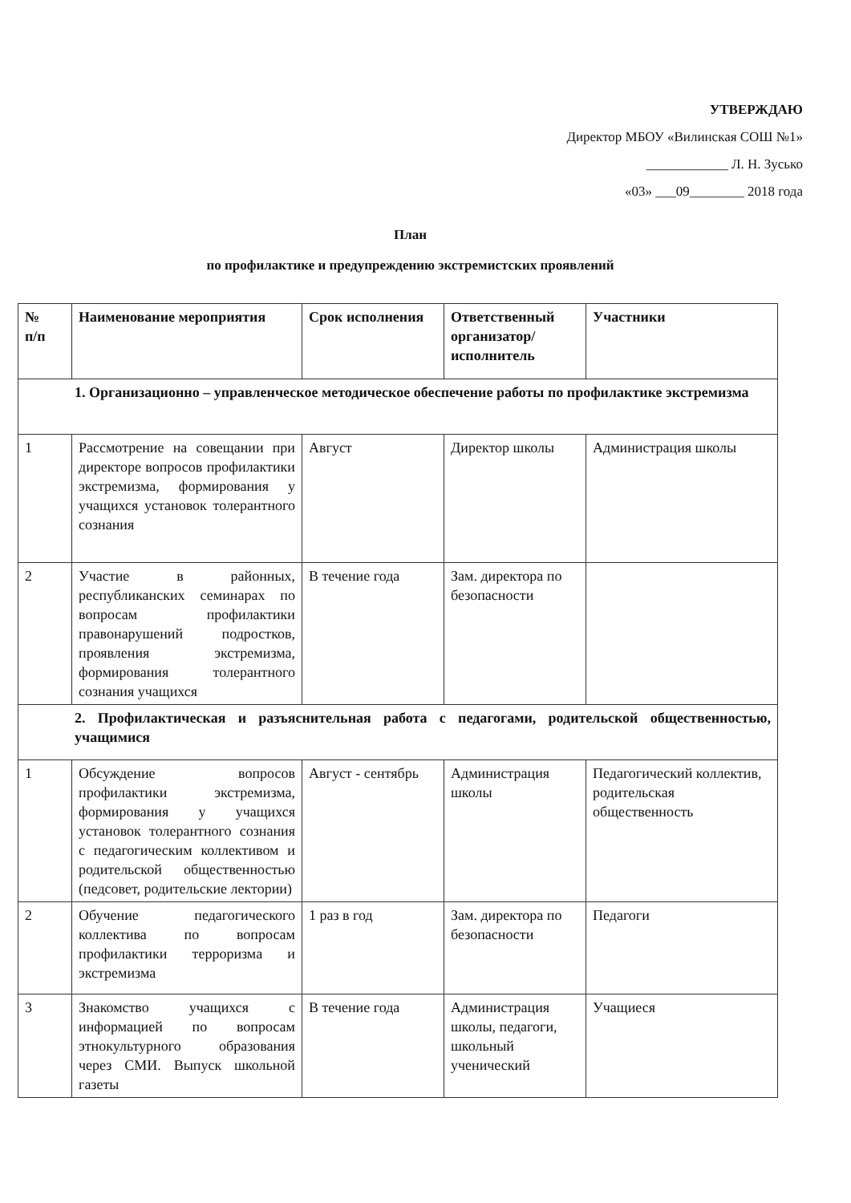УТВЕРЖДАЮ
Директор МБОУ «Вилинская СОШ №1»
____________ Л. Н. Зусько
«03» ___09________ 2018 года
План
по профилактике и предупреждению экстремистских проявлений
| № п/п | Наименование мероприятия | Срок исполнения | Ответственный организатор/ исполнитель | Участники |
| --- | --- | --- | --- | --- |
| 1. Организационно – управленческое методическое обеспечение работы по профилактике экстремизма | | | | |
| 1 | Рассмотрение на совещании при директоре вопросов профилактики экстремизма, формирования у учащихся установок толерантного сознания | Август | Директор школы | Администрация школы |
| 2 | Участие в районных, республиканских семинарах по вопросам профилактики правонарушений подростков, проявления экстремизма, формирования толерантного сознания учащихся | В течение года | Зам. директора по безопасности | |
| 2. Профилактическая и разъяснительная работа с педагогами, родительской общественностью, учащимися | | | | |
| 1 | Обсуждение вопросов профилактики экстремизма, формирования у учащихся установок толерантного сознания с педагогическим коллективом и родительской общественностью (педсовет, родительские лектории) | Август - сентябрь | Администрация школы | Педагогический коллектив, родительская общественность |
| 2 | Обучение педагогического коллектива по вопросам профилактики терроризма и экстремизма | 1 раз в год | Зам. директора по безопасности | Педагоги |
| 3 | Знакомство учащихся с информацией по вопросам этнокультурного образования через СМИ. Выпуск школьной газеты | В течение года | Администрация школы, педагоги, школьный ученический | Учащиеся |